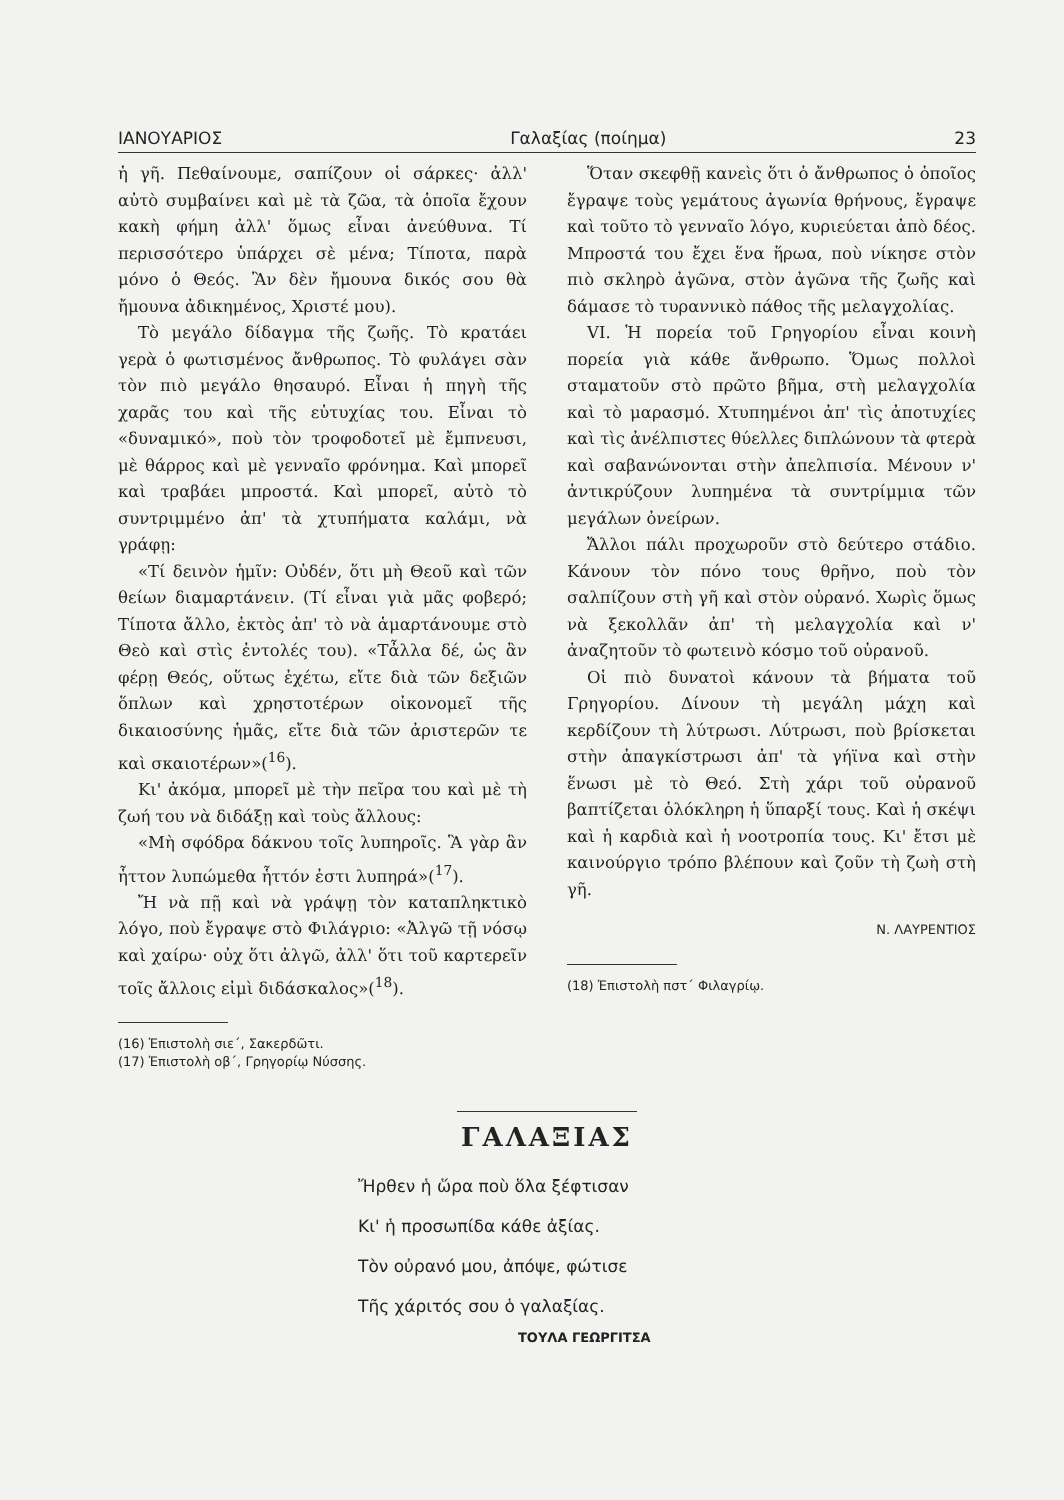ΙΑΝΟΥΑΡΙΟΣ Γαλαξίας (ποίημα) 23
ἡ γῆ. Πεθαίνουμε, σαπίζουν οἱ σάρκες· ἀλλ' αὐτὸ συμβαίνει καὶ μὲ τὰ ζῶα, τὰ ὁποῖα ἔχουν κακὴ φήμη ἀλλ' ὅμως εἶναι ἀνεύθυνα. Τί περισσότερο ὑπάρχει σὲ μένα; Τίποτα, παρὰ μόνο ὁ Θεός. Ἂν δὲν ἤμουνα δικός σου θὰ ἤμουνα ἀδικημένος, Χριστέ μου).
Τὸ μεγάλο δίδαγμα τῆς ζωῆς. Τὸ κρατάει γερὰ ὁ φωτισμένος ἄνθρωπος. Τὸ φυλάγει σὰν τὸν πιὸ μεγάλο θησαυρό. Εἶναι ἡ πηγὴ τῆς χαρᾶς του καὶ τῆς εὐτυχίας του. Εἶναι τὸ «δυναμικό», ποὺ τὸν τροφοδοτεῖ μὲ ἔμπνευσι, μὲ θάρρος καὶ μὲ γενναῖο φρόνημα. Καὶ μπορεῖ καὶ τραβάει μπροστά. Καὶ μπορεῖ, αὐτὸ τὸ συντριμμένο ἀπ' τὰ χτυπήματα καλάμι, νὰ γράφῃ:
«Τί δεινὸν ἡμῖν: Οὐδέν, ὅτι μὴ Θεοῦ καὶ τῶν θείων διαμαρτάνειν. (Τί εἶναι γιὰ μᾶς φοβερό; Τίποτα ἄλλο, ἐκτὸς ἀπ' τὸ νὰ ἁμαρτάνουμε στὸ Θεὸ καὶ στὶς ἐντολές του). «Τἆλλα δέ, ὡς ἂν φέρῃ Θεός, οὕτως ἐχέτω, εἴτε διὰ τῶν δεξιῶν ὅπλων καὶ χρηστοτέρων οἰκονομεῖ τῆς δικαιοσύνης ἡμᾶς, εἴτε διὰ τῶν ἀριστερῶν τε καὶ σκαιοτέρων»(<sup>16</sup>).
Κι' ἀκόμα, μπορεῖ μὲ τὴν πεῖρα του καὶ μὲ τὴ ζωή του νὰ διδάξῃ καὶ τοὺς ἄλλους:
«Μὴ σφόδρα δάκνου τοῖς λυπηροῖς. Ἃ γὰρ ἂν ἧττον λυπώμεθα ἧττόν ἐστι λυπηρά»(<sup>17</sup>).
Ἤ νὰ πῇ καὶ νὰ γράψῃ τὸν καταπληκτικὸ λόγο, ποὺ ἔγραψε στὸ Φιλάγριο: «Ἀλγῶ τῇ νόσῳ καὶ χαίρω· οὐχ ὅτι ἀλγῶ, ἀλλ' ὅτι τοῦ καρτερεῖν τοῖς ἄλλοις εἰμὶ διδάσκαλος»(<sup>18</sup>).
(16) Ἐπιστολὴ σιε΄, Σακερδῶτι.
(17) Ἐπιστολὴ οβ΄, Γρηγορίῳ Νύσσης.
Ὅταν σκεφθῇ κανεὶς ὅτι ὁ ἄνθρωπος ὁ ὁποῖος ἔγραψε τοὺς γεμάτους ἀγωνία θρήνους, ἔγραψε καὶ τοῦτο τὸ γενναῖο λόγο, κυριεύεται ἀπὸ δέος. Μπροστά του ἔχει ἕνα ἥρωα, ποὺ νίκησε στὸν πιὸ σκληρὸ ἀγῶνα, στὸν ἀγῶνα τῆς ζωῆς καὶ δάμασε τὸ τυραννικὸ πάθος τῆς μελαγχολίας.
VI. Ἡ πορεία τοῦ Γρηγορίου εἶναι κοινὴ πορεία γιὰ κάθε ἄνθρωπο. Ὅμως πολλοὶ σταματοῦν στὸ πρῶτο βῆμα, στὴ μελαγχολία καὶ τὸ μαρασμό. Χτυπημένοι ἀπ' τὶς ἀποτυχίες καὶ τὶς ἀνέλπιστες θύελλες διπλώνουν τὰ φτερὰ καὶ σαβανώνονται στὴν ἀπελπισία. Μένουν ν' ἀντικρύζουν λυπημένα τὰ συντρίμμια τῶν μεγάλων ὀνείρων.
Ἄλλοι πάλι προχωροῦν στὸ δεύτερο στάδιο. Κάνουν τὸν πόνο τους θρῆνο, ποὺ τὸν σαλπίζουν στὴ γῆ καὶ στὸν οὐρανό. Χωρὶς ὅμως νὰ ξεκολλᾶν ἀπ' τὴ μελαγχολία καὶ ν' ἀναζητοῦν τὸ φωτεινὸ κόσμο τοῦ οὐρανοῦ.
Οἱ πιὸ δυνατοὶ κάνουν τὰ βήματα τοῦ Γρηγορίου. Δίνουν τὴ μεγάλη μάχη καὶ κερδίζουν τὴ λύτρωσι. Λύτρωσι, ποὺ βρίσκεται στὴν ἀπαγκίστρωσι ἀπ' τὰ γήϊνα καὶ στὴν ἕνωσι μὲ τὸ Θεό. Στὴ χάρι τοῦ οὐρανοῦ βαπτίζεται ὁλόκληρη ἡ ὕπαρξί τους. Καὶ ἡ σκέψι καὶ ἡ καρδιὰ καὶ ἡ νοοτροπία τους. Κι' ἔτσι μὲ καινούργιο τρόπο βλέπουν καὶ ζοῦν τὴ ζωὴ στὴ γῆ.
Ν. ΛΑΥΡΕΝΤΙΟΣ
(18) Ἐπιστολὴ πστ΄ Φιλαγρίῳ.
ΓΑΛΑΞΙΑΣ
Ἤρθεν ἡ ὥρα ποὺ ὅλα ξέφτισαν
Κι' ἡ προσωπίδα κάθε ἀξίας.
Τὸν οὐρανό μου, ἀπόψε, φώτισε
Τῆς χάριτός σου ὁ γαλαξίας.
ΤΟΥΛΑ ΓΕΩΡΓΙΤΣΑ